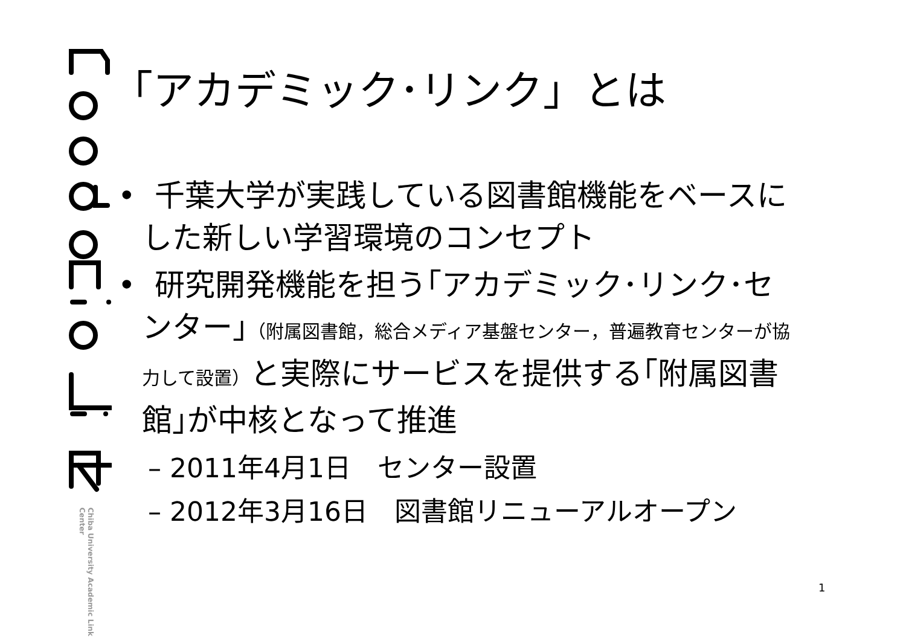Chiba University Academic Link Center
「アカデミック･リンク」とは
• 千葉大学が実践している図書館機能をベースにした新しい学習環境のコンセプト
• 研究開発機能を担う｢アカデミック･リンク･センター｣（附属図書館，総合メディア基盤センター，普遍教育センターが協力して設置）と実際にサービスを提供する｢附属図書館｣が中核となって推進
– 2011年4月1日　センター設置
– 2012年3月16日　図書館リニューアルオープン
1